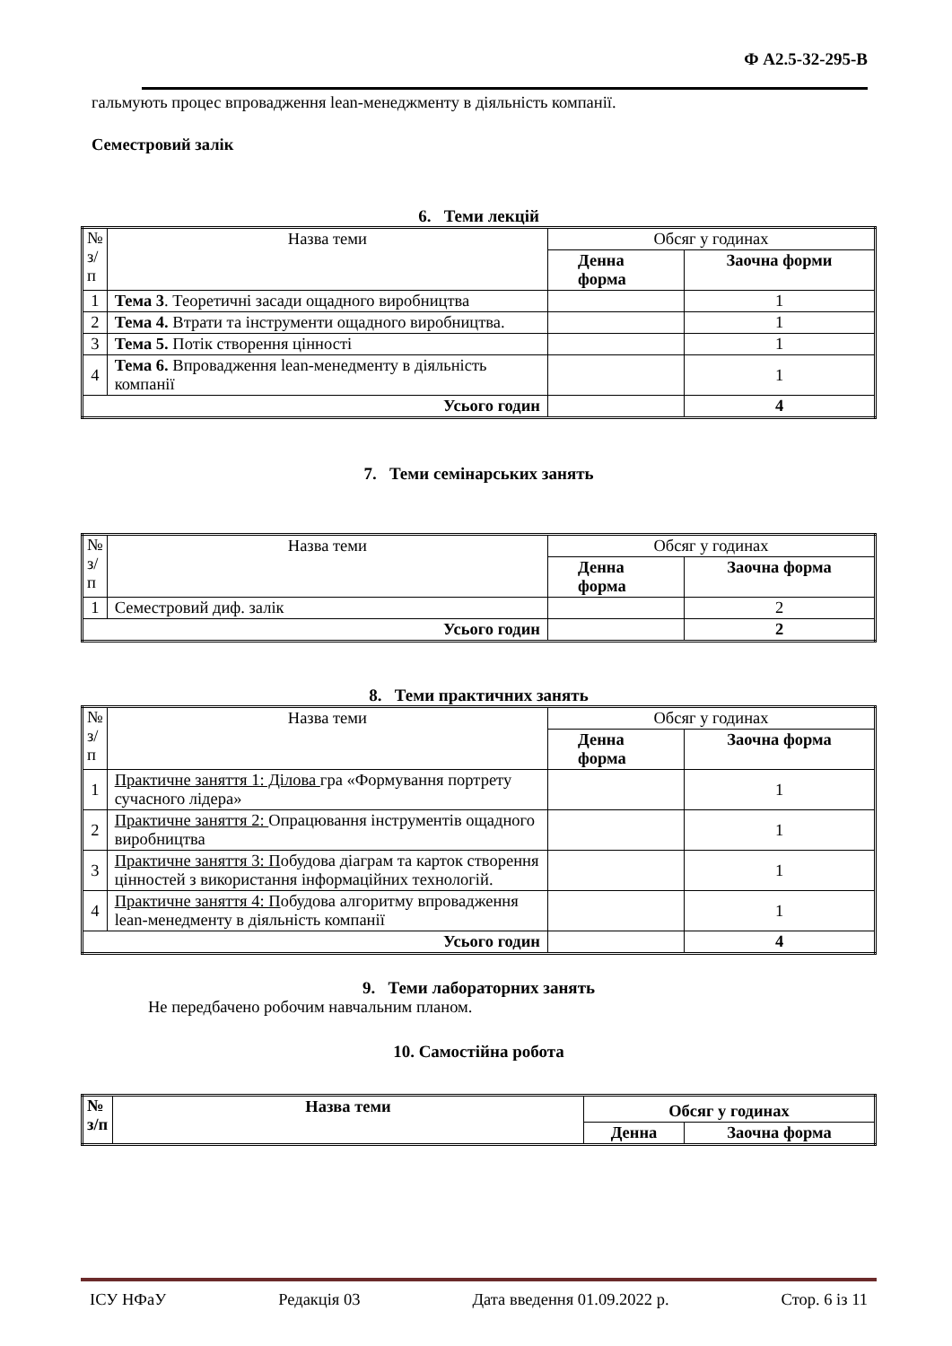Ф А2.5-32-295-В
гальмують процес впровадження lean-менеджменту в діяльність компанії.
Семестровий залік
6. Теми лекцій
| № з/п | Назва теми | Обсяг у годинах | |
| | | Денна форма | Заочна форми |
| 1 | Тема 3 . Теоретичні засади ощадного виробництва | | 1 |
| 2 | Тема 4. Втрати та інструменти ощадного виробництва. | | 1 |
| 3 | Тема 5. Потік створення цінності | | 1 |
| 4 | Тема 6. Впровадження lean-менедменту в діяльність компанії | | 1 |
| Усього годин | | | 4 |
7. Теми семінарських занять
| № з/п | Назва теми | Обсяг у годинах | |
| | | Денна форма | Заочна форма |
| 1 | Семестровий диф. залік | | 2 |
| Усього годин | | | 2 |
8. Теми практичних занять
| № з/п | Назва теми | Обсяг у годинах | |
| | | Денна форма | Заочна форма |
| 1 | Практичне заняття 1: Ділова гра «Формування портрету сучасного лідера» | | 1 |
| 2 | Практичне заняття 2: Опрацювання інструментів ощадного виробництва | | 1 |
| 3 | Практичне заняття 3: П обудова діаграм та карток створення цінностей з використання інформаційних технологій. | | 1 |
| 4 | Практичне заняття 4: П обудова алгоритму впровадження lean-менедменту в діяльність компанії | | 1 |
| Усього годин | | | 4 |
9. Теми лабораторних занять
Не передбачено робочим навчальним планом.
10. Самостійна робота
| № з/п | Назва теми | Обсяг у годинах | |
| | | Денна | Заочна форма |
ІСУ НФаУ Редакція 03 Дата введення 01.09.2022 р. Стор. 6 із 11